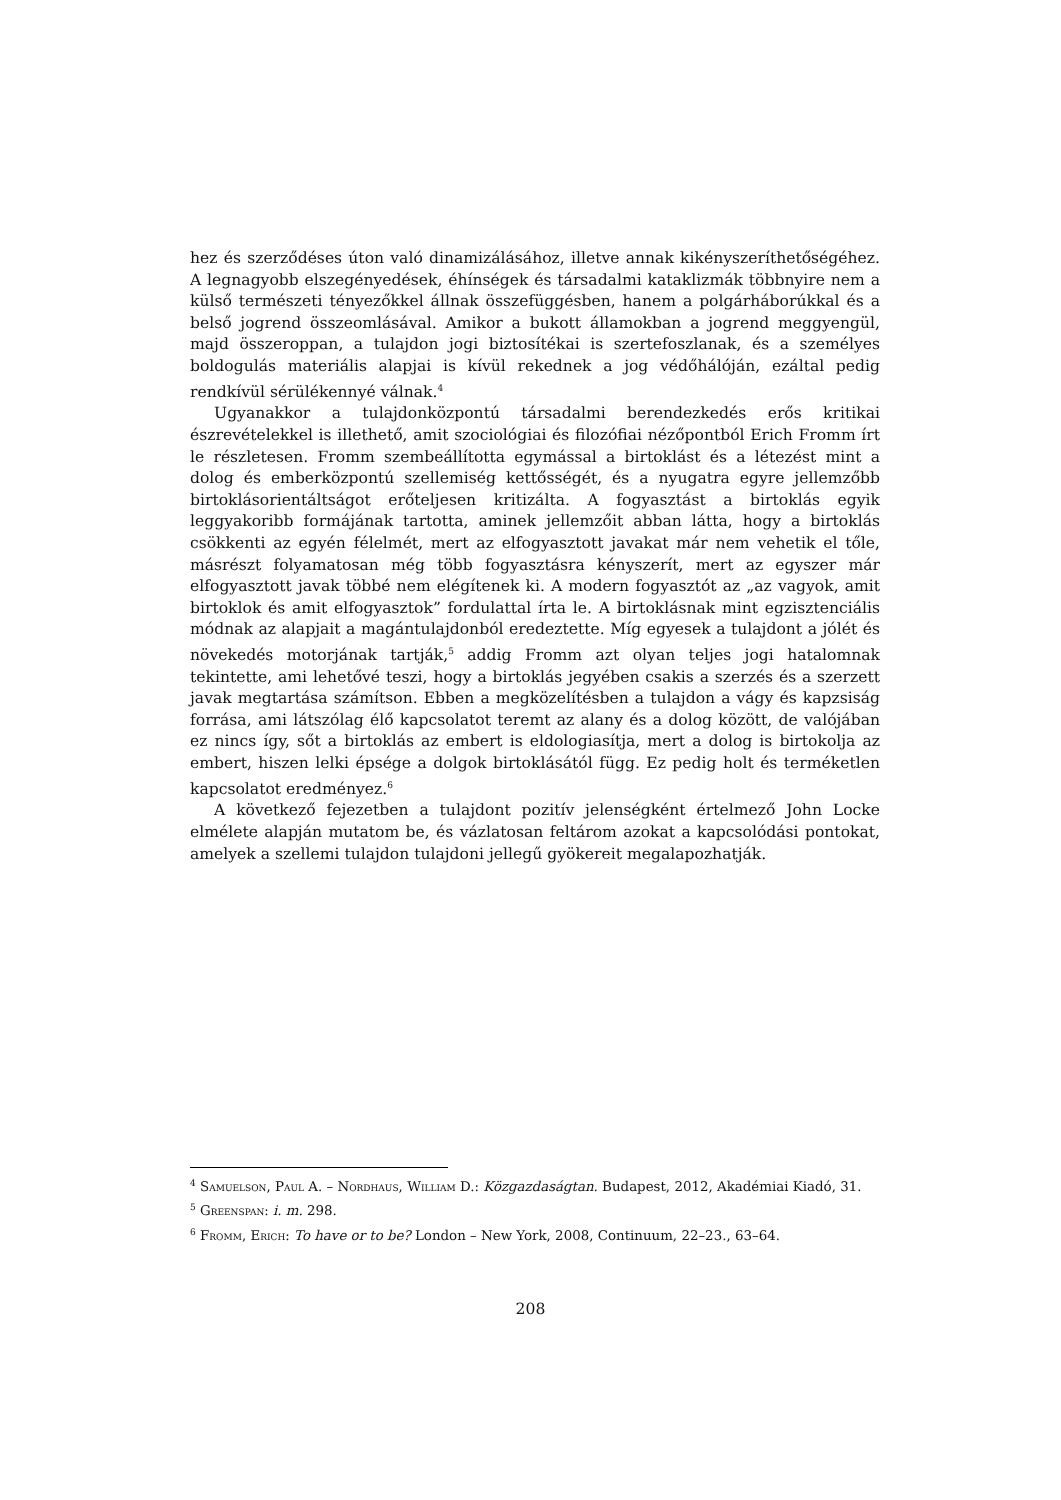hez és szerződéses úton való dinamizálásához, illetve annak kikényszeríthető­ségéhez. A legnagyobb elszegényedések, éhínségek és társadalmi kataklizmák többnyire nem a külső természeti tényezőkkel állnak összefüggésben, hanem a polgárháborúkkal és a belső jogrend összeomlásával. Amikor a bukott államokban a jogrend meggyengül, majd összeroppan, a tulajdon jogi biztosítékai is szertefoszlanak, és a személyes boldogulás materiális alapjai is kívül rekednek a jog védőhálóján, ezáltal pedig rendkívül sérülékennyé válnak.<sup>4</sup>
Ugyanakkor a tulajdonközpontú társadalmi berendezkedés erős kritikai észrevételekkel is illethető, amit szociológiai és filozófiai nézőpontból Erich Fromm írt le részletesen. Fromm szembeállította egymással a birtoklást és a létezést mint a dolog és emberközpontú szellemiség kettősségét, és a nyugatra egyre jellemzőbb birtoklásorientáltságot erőteljesen kritizálta. A fogyasztást a birtoklás egyik leggyakoribb formájának tartotta, aminek jellemzőit abban látta, hogy a birtoklás csökkenti az egyén félelmét, mert az elfogyasztott javakat már nem vehetik el tőle, másrészt folyamatosan még több fogyasztásra kényszerít, mert az egyszer már elfogyasztott javak többé nem elégítenek ki. A modern fogyasztót az „az vagyok, amit birtoklok és amit elfogyasztok” fordulattal írta le. A birtoklásnak mint egzisztenciális módnak az alapjait a magántulajdonból eredeztette. Míg egyesek a tulajdont a jólét és növekedés motorjának tartják,<sup>5</sup> addig Fromm azt olyan teljes jogi hatalomnak tekintette, ami lehetővé teszi, hogy a birtoklás jegyében csakis a szerzés és a szerzett javak megtartása számítson. Ebben a megközelítésben a tulajdon a vágy és kapzsiság forrása, ami látszólag élő kapcsolatot teremt az alany és a dolog között, de valójában ez nincs így, sőt a birtoklás az embert is eldologiasítja, mert a dolog is birtokolja az embert, hiszen lelki épsége a dolgok birtoklásától függ. Ez pedig holt és terméketlen kapcsolatot eredményez.<sup>6</sup>
A következő fejezetben a tulajdont pozitív jelenségként értelmező John Locke elmélete alapján mutatom be, és vázlatosan feltárom azokat a kapcsolódási pontokat, amelyek a szellemi tulajdon tulajdoni jellegű gyökereit megalapozhatják.
<sup>4</sup> Samuelson, Paul A. – Nordhaus, William D.: Közgazdaságtan. Budapest, 2012, Akadémiai Kiadó, 31.
<sup>5</sup> Greenspan: i. m. 298.
<sup>6</sup> Fromm, Erich: To have or to be? London – New York, 2008, Continuum, 22–23., 63–64.
208